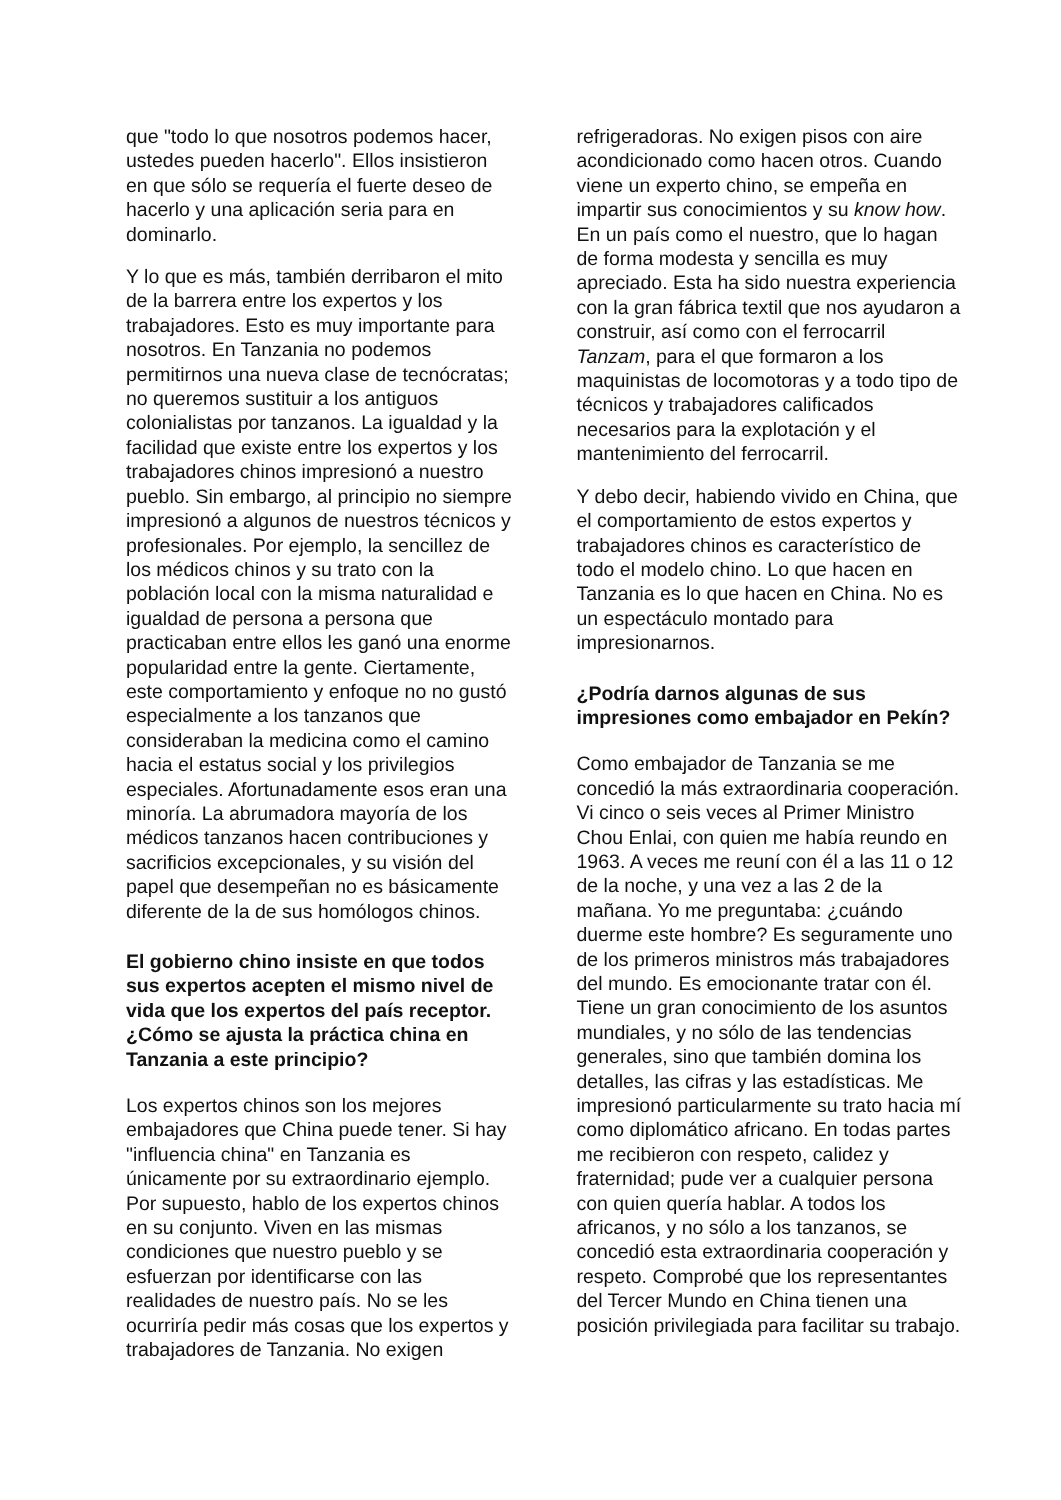que "todo lo que nosotros podemos hacer, ustedes pueden hacerlo". Ellos insistieron en que sólo se requería el fuerte deseo de hacerlo y una aplicación seria para en dominarlo.
Y lo que es más, también derribaron el mito de la barrera entre los expertos y los trabajadores. Esto es muy importante para nosotros. En Tanzania no podemos permitirnos una nueva clase de tecnócratas; no queremos sustituir a los antiguos colonialistas por tanzanos. La igualdad y la facilidad que existe entre los expertos y los trabajadores chinos impresionó a nuestro pueblo. Sin embargo, al principio no siempre impresionó a algunos de nuestros técnicos y profesionales. Por ejemplo, la sencillez de los médicos chinos y su trato con la población local con la misma naturalidad e igualdad de persona a persona que practicaban entre ellos les ganó una enorme popularidad entre la gente. Ciertamente, este comportamiento y enfoque no no gustó especialmente a los tanzanos que consideraban la medicina como el camino hacia el estatus social y los privilegios especiales. Afortunadamente esos eran una minoría. La abrumadora mayoría de los médicos tanzanos hacen contribuciones y sacrificios excepcionales, y su visión del papel que desempeñan no es básicamente diferente de la de sus homólogos chinos.
El gobierno chino insiste en que todos sus expertos acepten el mismo nivel de vida que los expertos del país receptor. ¿Cómo se ajusta la práctica china en Tanzania a este principio?
Los expertos chinos son los mejores embajadores que China puede tener. Si hay "influencia china" en Tanzania es únicamente por su extraordinario ejemplo. Por supuesto, hablo de los expertos chinos en su conjunto. Viven en las mismas condiciones que nuestro pueblo y se esfuerzan por identificarse con las realidades de nuestro país. No se les ocurriría pedir más cosas que los expertos y trabajadores de Tanzania. No exigen
refrigeradoras. No exigen pisos con aire acondicionado como hacen otros. Cuando viene un experto chino, se empeña en impartir sus conocimientos y su know how. En un país como el nuestro, que lo hagan de forma modesta y sencilla es muy apreciado. Esta ha sido nuestra experiencia con la gran fábrica textil que nos ayudaron a construir, así como con el ferrocarril Tanzam, para el que formaron a los maquinistas de locomotoras y a todo tipo de técnicos y trabajadores calificados necesarios para la explotación y el mantenimiento del ferrocarril.
Y debo decir, habiendo vivido en China, que el comportamiento de estos expertos y trabajadores chinos es característico de todo el modelo chino. Lo que hacen en Tanzania es lo que hacen en China. No es un espectáculo montado para impresionarnos.
¿Podría darnos algunas de sus impresiones como embajador en Pekín?
Como embajador de Tanzania se me concedió la más extraordinaria cooperación. Vi cinco o seis veces al Primer Ministro Chou Enlai, con quien me había reundo en 1963. A veces me reuní con él a las 11 o 12 de la noche, y una vez a las 2 de la mañana. Yo me preguntaba: ¿cuándo duerme este hombre? Es seguramente uno de los primeros ministros más trabajadores del mundo. Es emocionante tratar con él. Tiene un gran conocimiento de los asuntos mundiales, y no sólo de las tendencias generales, sino que también domina los detalles, las cifras y las estadísticas. Me impresionó particularmente su trato hacia mí como diplomático africano. En todas partes me recibieron con respeto, calidez y fraternidad; pude ver a cualquier persona con quien quería hablar. A todos los africanos, y no sólo a los tanzanos, se concedió esta extraordinaria cooperación y respeto. Comprobé que los representantes del Tercer Mundo en China tienen una posición privilegiada para facilitar su trabajo.